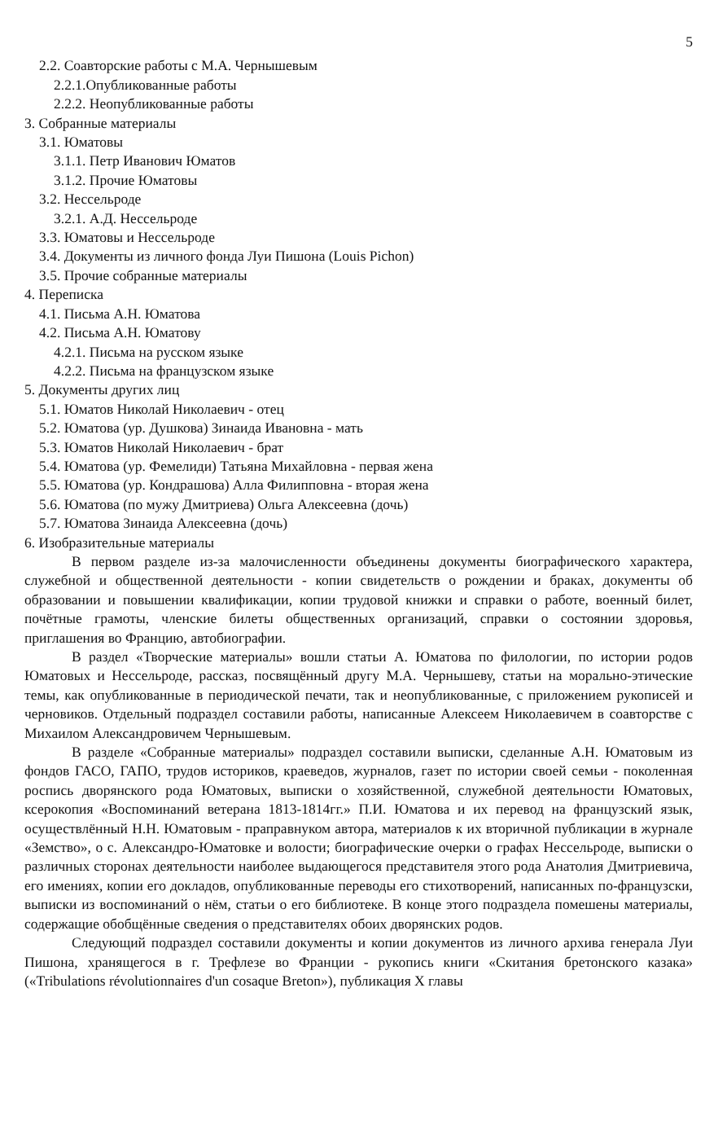5
2.2. Соавторские работы с М.А. Чернышевым
2.2.1.Опубликованные работы
2.2.2. Неопубликованные работы
3. Собранные материалы
3.1. Юматовы
3.1.1. Петр Иванович Юматов
3.1.2. Прочие Юматовы
3.2. Нессельроде
3.2.1. А.Д. Нессельроде
3.3. Юматовы и Нессельроде
3.4. Документы из личного фонда Луи Пишона (Louis Pichon)
3.5. Прочие собранные материалы
4. Переписка
4.1. Письма А.Н. Юматова
4.2. Письма А.Н. Юматову
4.2.1. Письма на русском языке
4.2.2. Письма на французском языке
5. Документы других лиц
5.1. Юматов Николай Николаевич - отец
5.2. Юматова (ур. Душкова) Зинаида Ивановна - мать
5.3. Юматов Николай Николаевич - брат
5.4. Юматова (ур. Фемелиди) Татьяна Михайловна - первая жена
5.5. Юматова (ур. Кондрашова) Алла Филипповна - вторая жена
5.6. Юматова (по мужу Дмитриева) Ольга Алексеевна (дочь)
5.7. Юматова Зинаида Алексеевна (дочь)
6. Изобразительные материалы
В первом разделе из-за малочисленности объединены документы биографического характера, служебной и общественной деятельности - копии свидетельств о рождении и браках, документы об образовании и повышении квалификации, копии трудовой книжки и справки о работе, военный билет, почётные грамоты, членские билеты общественных организаций, справки о состоянии здоровья, приглашения во Францию, автобиографии.
В раздел «Творческие материалы» вошли статьи А. Юматова по филологии, по истории родов Юматовых и Нессельроде, рассказ, посвящённый другу М.А. Чернышеву, статьи на морально-этические темы, как опубликованные в периодической печати, так и неопубликованные, с приложением рукописей и черновиков. Отдельный подраздел составили работы, написанные Алексеем Николаевичем в соавторстве с Михаилом Александровичем Чернышевым.
В разделе «Собранные материалы» подраздел составили выписки, сделанные А.Н. Юматовым из фондов ГАСО, ГАПО, трудов историков, краеведов, журналов, газет по истории своей семьи - поколенная роспись дворянского рода Юматовых, выписки о хозяйственной, служебной деятельности Юматовых, ксерокопия «Воспоминаний ветерана 1813-1814гг.» П.И. Юматова и их перевод на французский язык, осуществлённый Н.Н. Юматовым - праправнуком автора, материалов к их вторичной публикации в журнале «Земство», о с. Александро-Юматовке и волости; биографические очерки о графах Нессельроде, выписки о различных сторонах деятельности наиболее выдающегося представителя этого рода Анатолия Дмитриевича, его имениях, копии его докладов, опубликованные переводы его стихотворений, написанных по-французски, выписки из воспоминаний о нём, статьи о его библиотеке. В конце этого подраздела помешены материалы, содержащие обобщённые сведения о представителях обоих дворянских родов.
Следующий подраздел составили документы и копии документов из личного архива генерала Луи Пишона, хранящегося в г. Трефлезе во Франции - рукопись книги «Скитания бретонского казака» («Tribulations révolutionnaires d'un cosaque Breton»), публикация X главы